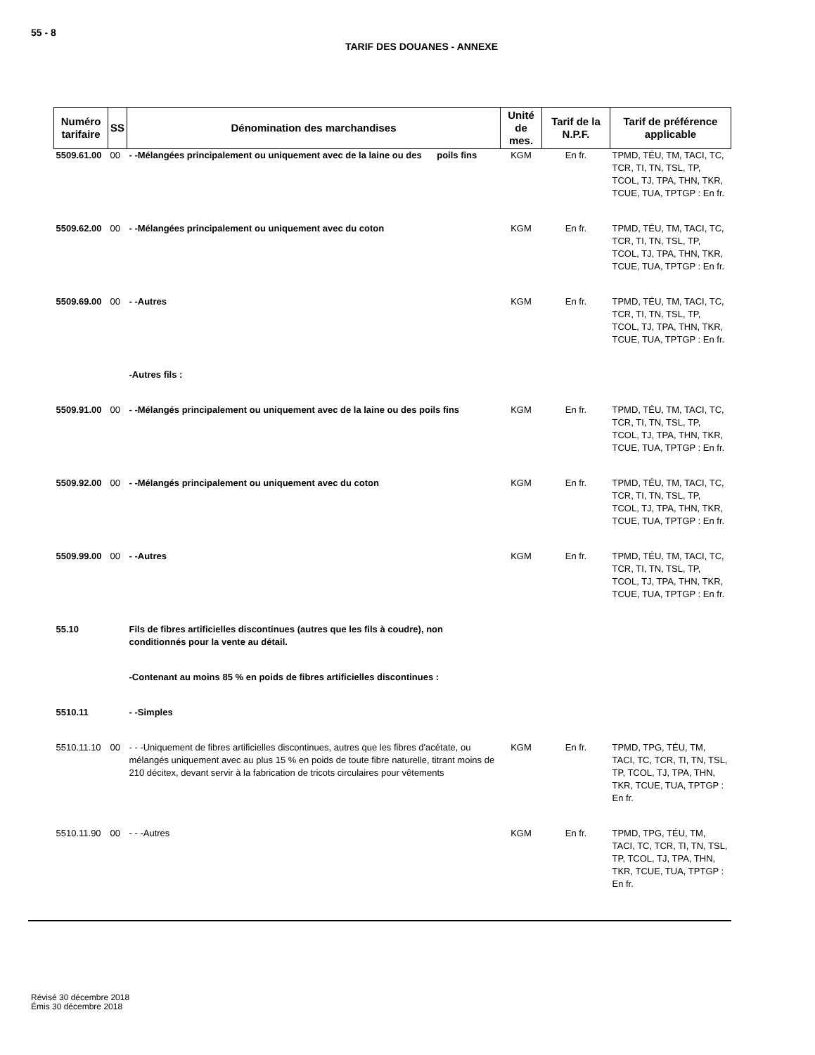55 - 8
TARIF DES DOUANES - ANNEXE
| Numéro tarifaire | SS | Dénomination des marchandises | Unité de mes. | Tarif de la N.P.F. | Tarif de préférence applicable |
| --- | --- | --- | --- | --- | --- |
| 5509.61.00 | 00 | - -Mélangées principalement ou uniquement avec de la laine ou des poils fins | KGM | En fr. | TPMD, TÉU, TM, TACI, TC, TCR, TI, TN, TSL, TP, TCOL, TJ, TPA, THN, TKR, TCUE, TUA, TPTGP : En fr. |
| 5509.62.00 | 00 | - -Mélangées principalement ou uniquement avec du coton | KGM | En fr. | TPMD, TÉU, TM, TACI, TC, TCR, TI, TN, TSL, TP, TCOL, TJ, TPA, THN, TKR, TCUE, TUA, TPTGP : En fr. |
| 5509.69.00 | 00 | - -Autres | KGM | En fr. | TPMD, TÉU, TM, TACI, TC, TCR, TI, TN, TSL, TP, TCOL, TJ, TPA, THN, TKR, TCUE, TUA, TPTGP : En fr. |
| | | -Autres fils : | | | |
| 5509.91.00 | 00 | - -Mélangés principalement ou uniquement avec de la laine ou des poils fins | KGM | En fr. | TPMD, TÉU, TM, TACI, TC, TCR, TI, TN, TSL, TP, TCOL, TJ, TPA, THN, TKR, TCUE, TUA, TPTGP : En fr. |
| 5509.92.00 | 00 | - -Mélangés principalement ou uniquement avec du coton | KGM | En fr. | TPMD, TÉU, TM, TACI, TC, TCR, TI, TN, TSL, TP, TCOL, TJ, TPA, THN, TKR, TCUE, TUA, TPTGP : En fr. |
| 5509.99.00 | 00 | - -Autres | KGM | En fr. | TPMD, TÉU, TM, TACI, TC, TCR, TI, TN, TSL, TP, TCOL, TJ, TPA, THN, TKR, TCUE, TUA, TPTGP : En fr. |
| 55.10 | | Fils de fibres artificielles discontinues (autres que les fils à coudre), non conditionnés pour la vente au détail. | | | |
| | | -Contenant au moins 85 % en poids de fibres artificielles discontinues : | | | |
| 5510.11 | | - -Simples | | | |
| 5510.11.10 | 00 | - - -Uniquement de fibres artificielles discontinues, autres que les fibres d'acétate, ou mélangés uniquement avec au plus 15 % en poids de toute fibre naturelle, titrant moins de 210 décitex, devant servir à la fabrication de tricots circulaires pour vêtements | KGM | En fr. | TPMD, TPG, TÉU, TM, TACI, TC, TCR, TI, TN, TSL, TP, TCOL, TJ, TPA, THN, TKR, TCUE, TUA, TPTGP : En fr. |
| 5510.11.90 | 00 | - - -Autres | KGM | En fr. | TPMD, TPG, TÉU, TM, TACI, TC, TCR, TI, TN, TSL, TP, TCOL, TJ, TPA, THN, TKR, TCUE, TUA, TPTGP : En fr. |
Révisé 30 décembre 2018
Émis 30 décembre 2018